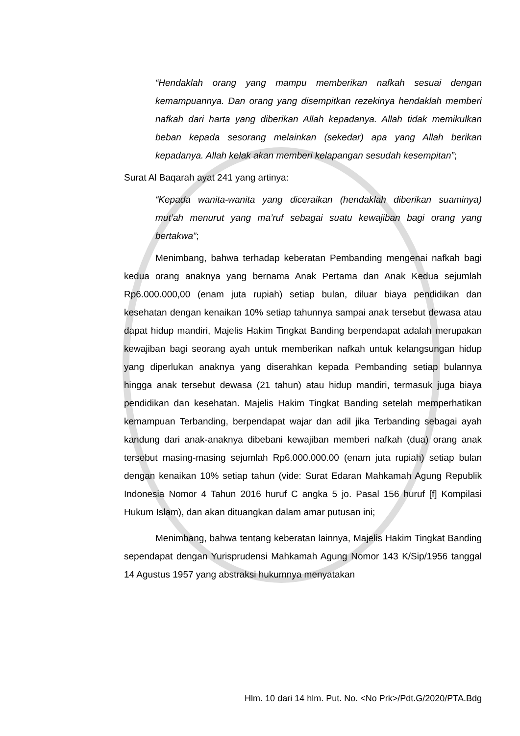“Hendaklah orang yang mampu memberikan nafkah sesuai dengan kemampuannya. Dan orang yang disempitkan rezekinya hendaklah memberi nafkah dari harta yang diberikan Allah kepadanya. Allah tidak memikulkan beban kepada sesorang melainkan (sekedar) apa yang Allah berikan kepadanya. Allah kelak akan memberi kelapangan sesudah kesempitan”;
Surat Al Baqarah ayat 241 yang artinya:
“Kepada wanita-wanita yang diceraikan (hendaklah diberikan suaminya) mut’ah menurut yang ma’ruf sebagai suatu kewajiban bagi orang yang bertakwa”;
Menimbang, bahwa terhadap keberatan Pembanding mengenai nafkah bagi kedua orang anaknya yang bernama Anak Pertama dan Anak Kedua sejumlah Rp6.000.000,00 (enam juta rupiah) setiap bulan, diluar biaya pendidikan dan kesehatan dengan kenaikan 10% setiap tahunnya sampai anak tersebut dewasa atau dapat hidup mandiri, Majelis Hakim Tingkat Banding berpendapat adalah merupakan kewajiban bagi seorang ayah untuk memberikan nafkah untuk kelangsungan hidup yang diperlukan anaknya yang diserahkan kepada Pembanding setiap bulannya hingga anak tersebut dewasa (21 tahun) atau hidup mandiri, termasuk juga biaya pendidikan dan kesehatan. Majelis Hakim Tingkat Banding setelah memperhatikan kemampuan Terbanding, berpendapat wajar dan adil jika Terbanding sebagai ayah kandung dari anak-anaknya dibebani kewajiban memberi nafkah (dua) orang anak tersebut masing-masing sejumlah Rp6.000.000.00 (enam juta rupiah) setiap bulan dengan kenaikan 10% setiap tahun (vide: Surat Edaran Mahkamah Agung Republik Indonesia Nomor 4 Tahun 2016 huruf C angka 5 jo. Pasal 156 huruf [f] Kompilasi Hukum Islam), dan akan dituangkan dalam amar putusan ini;
Menimbang, bahwa tentang keberatan lainnya, Majelis Hakim Tingkat Banding sependapat dengan Yurisprudensi Mahkamah Agung Nomor 143 K/Sip/1956 tanggal 14 Agustus 1957 yang abstraksi hukumnya menyatakan
Hlm. 10 dari 14 hlm. Put. No. <No Prk>/Pdt.G/2020/PTA.Bdg